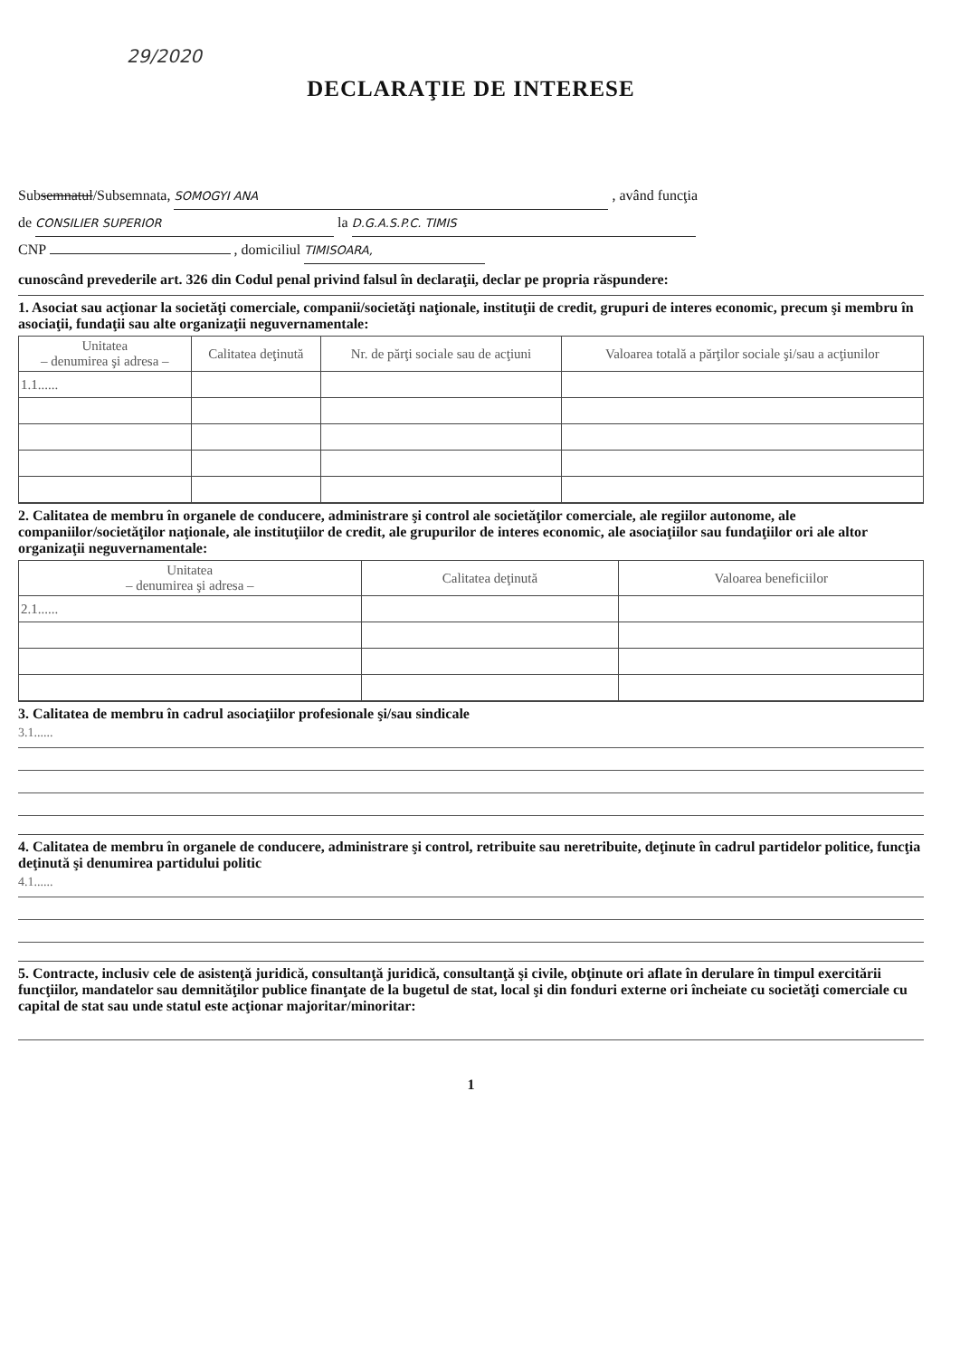29/2020
DECLARAŢIE DE INTERESE
Subsemnatul/Subsemnata, SOMOGYI ANA , având funcţia
de CONSILIER SUPERIOR la D.G.A.S.P.C. TIMIS
CNP , domiciliul TIMISOARA,
cunoscând prevederile art. 326 din Codul penal privind falsul în declaraţii, declar pe propria răspundere:
1. Asociat sau acţionar la societăţi comerciale, companii/societăţi naţionale, instituţii de credit, grupuri de interes economic, precum şi membru în asociaţii, fundaţii sau alte organizaţii neguvernamentale:
| Unitatea – denumirea şi adresa – | Calitatea deţinută | Nr. de părţi sociale sau de acţiuni | Valoarea totală a părţilor sociale şi/sau a acţiunilor |
| --- | --- | --- | --- |
| 1.1...... | | | |
2. Calitatea de membru în organele de conducere, administrare şi control ale societăţilor comerciale, ale regiilor autonome, ale companiilor/societăţilor naţionale, ale instituţiilor de credit, ale grupurilor de interes economic, ale asociaţiilor sau fundaţiilor ori ale altor organizaţii neguvernamentale:
| Unitatea – denumirea şi adresa – | Calitatea deţinută | Valoarea beneficiilor |
| --- | --- | --- |
| 2.1...... | | |
3. Calitatea de membru în cadrul asociaţiilor profesionale şi/sau sindicale
3.1......
4. Calitatea de membru în organele de conducere, administrare şi control, retribuite sau neretribuite, deţinute în cadrul partidelor politice, funcţia deţinută şi denumirea partidului politic
4.1......
5. Contracte, inclusiv cele de asistenţă juridică, consultanţă juridică, consultanţă şi civile, obţinute ori aflate în derulare în timpul exercitării funcţiilor, mandatelor sau demnităţilor publice finanţate de la bugetul de stat, local şi din fonduri externe ori încheiate cu societăţi comerciale cu capital de stat sau unde statul este acţionar majoritar/minoritar:
1